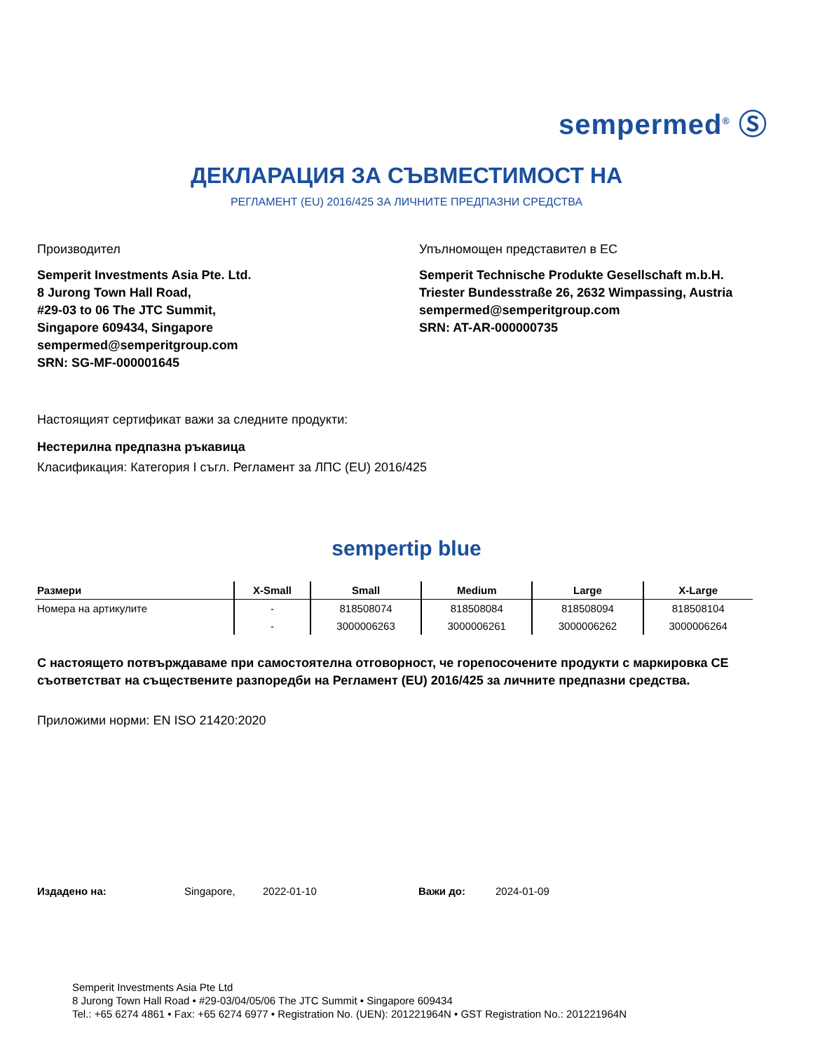sempermed<sup>®</sup> Ⓢ
ДЕКЛАРАЦИЯ ЗА СЪВМЕСТИМОСТ НА
РЕГЛАМЕНТ (EU) 2016/425 ЗА ЛИЧНИТЕ ПРЕДПАЗНИ СРЕДСТВА
Производител
Semperit Investments Asia Pte. Ltd.
8 Jurong Town Hall Road,
#29-03 to 06 The JTC Summit,
Singapore 609434, Singapore
sempermed@semperitgroup.com
SRN: SG-MF-000001645
Упълномощен представител в ЕС
Semperit Technische Produkte Gesellschaft m.b.H.
Triester Bundesstraße 26, 2632 Wimpassing, Austria
sempermed@semperitgroup.com
SRN: AT-AR-000000735
Настоящият сертификат важи за следните продукти:
Нестерилна предпазна ръкавица
Класификация: Категория I съгл. Регламент за ЛПС (EU) 2016/425
sempertip blue
| Размери | X-Small | Small | Medium | Large | X-Large |
| --- | --- | --- | --- | --- | --- |
| Номера на артикулите | - | 818508074 | 818508084 | 818508094 | 818508104 |
| | - | 3000006263 | 3000006261 | 3000006262 | 3000006264 |
С настоящето потвърждаваме при самостоятелна отговорност, че горепосочените продукти с маркировка CE съответстват на съществените разпоредби на Регламент (EU) 2016/425 за личните предпазни средства.
Приложими норми: EN ISO 21420:2020
Издадено на: Singapore, 2022-01-10 Важи до: 2024-01-09
Semperit Investments Asia Pte Ltd
8 Jurong Town Hall Road • #29-03/04/05/06 The JTC Summit • Singapore 609434
Tel.: +65 6274 4861 • Fax: +65 6274 6977 • Registration No. (UEN): 201221964N • GST Registration No.: 201221964N